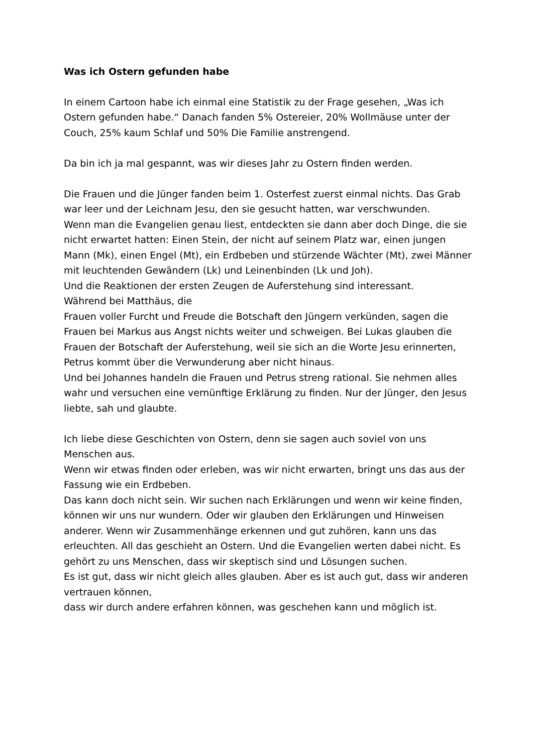Was ich Ostern gefunden habe
In einem Cartoon habe ich einmal eine Statistik zu der Frage gesehen, „Was ich Ostern gefunden habe.“ Danach fanden 5% Ostereier, 20% Wollmäuse unter der Couch, 25% kaum Schlaf und 50% Die Familie anstrengend.
Da bin ich ja mal gespannt, was wir dieses Jahr zu Ostern finden werden.
Die Frauen und die Jünger fanden beim 1. Osterfest zuerst einmal nichts. Das Grab war leer und der Leichnam Jesu, den sie gesucht hatten, war verschwunden.
Wenn man die Evangelien genau liest, entdeckten sie dann aber doch Dinge, die sie nicht erwartet hatten: Einen Stein, der nicht auf seinem Platz war, einen jungen Mann (Mk), einen Engel (Mt), ein Erdbeben und stürzende Wächter (Mt), zwei Männer mit leuchtenden Gewändern (Lk) und Leinenbinden (Lk und Joh).
Und die Reaktionen der ersten Zeugen de Auferstehung sind interessant.
Während bei Matthäus, die
Frauen voller Furcht und Freude die Botschaft den Jüngern verkünden, sagen die Frauen bei Markus aus Angst nichts weiter und schweigen. Bei Lukas glauben die Frauen der Botschaft der Auferstehung, weil sie sich an die Worte Jesu erinnerten, Petrus kommt über die Verwunderung aber nicht hinaus.
Und bei Johannes handeln die Frauen und Petrus streng rational. Sie nehmen alles wahr und versuchen eine vernünftige Erklärung zu finden. Nur der Jünger, den Jesus liebte, sah und glaubte.
Ich liebe diese Geschichten von Ostern, denn sie sagen auch soviel von uns Menschen aus.
Wenn wir etwas finden oder erleben, was wir nicht erwarten, bringt uns das aus der Fassung wie ein Erdbeben.
Das kann doch nicht sein. Wir suchen nach Erklärungen und wenn wir keine finden, können wir uns nur wundern. Oder wir glauben den Erklärungen und Hinweisen anderer. Wenn wir Zusammenhänge erkennen und gut zuhören, kann uns das erleuchten. All das geschieht an Ostern. Und die Evangelien werten dabei nicht. Es gehört zu uns Menschen, dass wir skeptisch sind und Lösungen suchen.
Es ist gut, dass wir nicht gleich alles glauben. Aber es ist auch gut, dass wir anderen vertrauen können,
dass wir durch andere erfahren können, was geschehen kann und möglich ist.